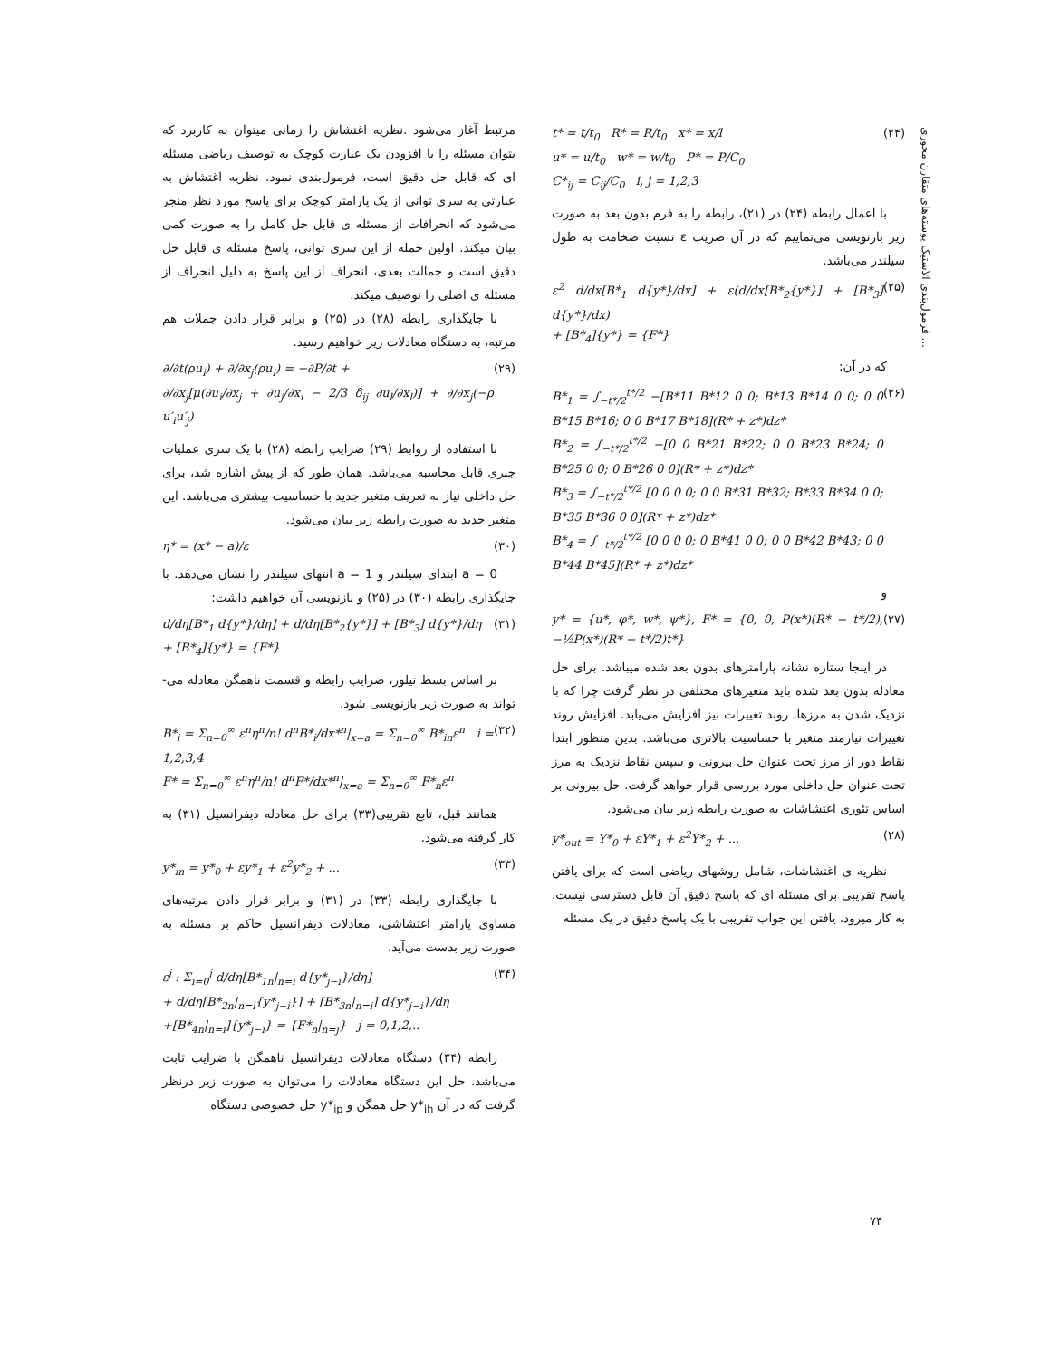فرمول‌بندی الاستیک پوسته‌های متقارن محوری ...
t* = t/t<sub>0</sub> R* = R/t<sub>0</sub> x* = x/l
u* = u/t<sub>0</sub> w* = w/t<sub>0</sub> P* = P/C<sub>0</sub>
C*<sub>ij</sub> = C<sub>ij</sub>/C<sub>0</sub> i, j = 1,2,3 (۲۴)
با اعمال رابطه (۲۴) در (۲۱)، رابطه را به فرم بدون بعد به صورت زیر بازنویسی می‌نماییم که در آن ضریب ε نسبت ضخامت به طول سیلندر می‌باشد.
ε<sup>2</sup> d/dx[B*<sub>1</sub> d{y*}/dx] + ε(d/dx[B*<sub>2</sub>{y*}] + [B*<sub>3</sub>] d{y*}/dx)
+ [B*<sub>4</sub>]{y*} = {F*} (۲۵)
که در آن:
B*<sub>1</sub> = ∫<sub>−t*/2</sub><sup>t*/2</sup> −[B*11 B*12 0 0; B*13 B*14 0 0; 0 0 B*15 B*16; 0 0 B*17 B*18](R* + z*)dz*
B*<sub>2</sub> = ∫<sub>−t*/2</sub><sup>t*/2</sup> −[0 0 B*21 B*22; 0 0 B*23 B*24; 0 B*25 0 0; 0 B*26 0 0](R* + z*)dz*
B*<sub>3</sub> = ∫<sub>−t*/2</sub><sup>t*/2</sup> [0 0 0 0; 0 0 B*31 B*32; B*33 B*34 0 0; B*35 B*36 0 0](R* + z*)dz*
B*<sub>4</sub> = ∫<sub>−t*/2</sub><sup>t*/2</sup> [0 0 0 0; 0 B*41 0 0; 0 0 B*42 B*43; 0 0 B*44 B*45](R* + z*)dz* (۲۶)
و
y* = {u*, φ*, w*, ψ*}, F* = {0, 0, P(x*)(R* − t*/2), −½P(x*)(R* − t*/2)t*} (۲۷)
در اینجا ستاره نشانه پارامترهای بدون بعد شده میباشد. برای حل معادله بدون بعد شده باید متغیرهای مختلفی در نظر گرفت چرا که با نزدیک شدن به مرزها، روند تغییرات نیز افزایش می‌یابد. افزایش روند تغییرات نیازمند متغیر با حساسیت بالاتری می‌باشد. بدین منظور ابتدا نقاط دور از مرز تحت عنوان حل بیرونی و سپس نقاط نزدیک به مرز تحت عنوان حل داخلی مورد بررسی قرار خواهد گرفت. حل بیرونی بر اساس تئوری اغتشاشات به صورت رابطه زیر بیان می‌شود.
y*<sub>out</sub> = Y*<sub>0</sub> + εY*<sub>1</sub> + ε<sup>2</sup>Y*<sub>2</sub> + ... (۲۸)
نظریه ی اغتشاشات، شامل روشهای ریاضی است که برای یافتن پاسخ تقریبی برای مسئله ای که پاسخ دقیق آن قابل دسترسی نیست، به کار میرود. یافتن این جواب تقریبی با یک پاسخ دقیق در یک مسئله
مرتبط آغاز می‌شود .نظریه اغتشاش را زمانی میتوان به کاربرد که بتوان مسئله را با افزودن یک عبارت کوچک به توصیف ریاضی مسئله ای که قابل حل دقیق است، فرمول‌بندی نمود. نظریه اغتشاش به عبارتی به سری توانی از یک پارامتر کوچک برای پاسخ مورد نظر منجر می‌شود که انحرافات از مسئله ی قابل حل کامل را به صورت کمی بیان میکند. اولین جمله از این سری توانی، پاسخ مسئله ی قابل حل دقیق است و جمالت بعدی، انحراف از این پاسخ به دلیل انحراف از مسئله ی اصلی را توصیف میکند.
با جایگذاری رابطه (۲۸) در (۲۵) و برابر قرار دادن جملات هم مرتبه، به دستگاه معادلات زیر خواهیم رسید.
∂/∂t(ρu<sub>i</sub>) + ∂/∂x<sub>j</sub>(ρu<sub>i</sub>) = −∂P/∂t +
∂/∂x<sub>j</sub>[μ(∂u<sub>i</sub>/∂x<sub>j</sub> + ∂u<sub>j</sub>/∂x<sub>i</sub> − 2/3 δ<sub>ij</sub> ∂u<sub>l</sub>/∂x<sub>l</sub>)] + ∂/∂x<sub>j</sub>(−ρ u′<sub>i</sub>u′<sub>j</sub>) (۲۹)
با استفاده از روابط (۲۹) ضرایب رابطه (۲۸) با یک سری عملیات جبری قابل محاسبه می‌باشد. همان طور که از پیش اشاره شد، برای حل داخلی نیاز به تعریف متغیر جدید با حساسیت بیشتری می‌باشد. این متغیر جدید به صورت رابطه زیر بیان می‌شود.
η* = (x* − a)/ε (۳۰)
a = 0 ابتدای سیلندر و a = 1 انتهای سیلندر را نشان می‌دهد. با جایگذاری رابطه (۳۰) در (۲۵) و بازنویسی آن خواهیم داشت:
d/dη[B*<sub>1</sub> d{y*}/dη] + d/dη[B*<sub>2</sub>{y*}] + [B*<sub>3</sub>] d{y*}/dη
+ [B*<sub>4</sub>]{y*} = {F*} (۳۱)
بر اساس بسط تیلور، ضرایب رابطه و قسمت ناهمگن معادله می- تواند به صورت زیر بازنویسی شود.
B*<sub>i</sub> = Σ<sub>n=0</sub><sup>∞</sup> ε<sup>n</sup>η<sup>n</sup>/n! d<sup>n</sup>B*<sub>i</sub>/dx*<sup>n</sup>|<sub>x=a</sub> = Σ<sub>n=0</sub><sup>∞</sup> B*<sub>in</sub>ε<sup>n</sup> i = 1,2,3,4
F* = Σ<sub>n=0</sub><sup>∞</sup> ε<sup>n</sup>η<sup>n</sup>/n! d<sup>n</sup>F*/dx*<sup>n</sup>|<sub>x=a</sub> = Σ<sub>n=0</sub><sup>∞</sup> F*<sub>n</sub>ε<sup>n</sup> (۳۲)
همانند قبل، تابع تقریبی(۳۳) برای حل معادله دیفرانسیل (۳۱) به کار گرفته می‌شود.
y*<sub>in</sub> = y*<sub>0</sub> + εy*<sub>1</sub> + ε<sup>2</sup>y*<sub>2</sub> + ... (۳۳)
با جایگذاری رابطه (۳۳) در (۳۱) و برابر قرار دادن مرتبه‌های مساوی پارامتر اغتشاشی، معادلات دیفرانسیل حاکم بر مسئله به صورت زیر بدست می‌آید.
ε<sup>j</sup> : Σ<sub>i=0</sub><sup>j</sup> d/dη[B*<sub>1n</sub>|<sub>n=i</sub> d{y*<sub>j−i</sub>}/dη]
+ d/dη[B*<sub>2n</sub>|<sub>n=i</sub>{y*<sub>j−i</sub>}] + [B*<sub>3n</sub>|<sub>n=i</sub>] d{y*<sub>j−i</sub>}/dη
+[B*<sub>4n</sub>|<sub>n=i</sub>]{y*<sub>j−i</sub>} = {F*<sub>n</sub>|<sub>n=j</sub>} j = 0,1,2,.. (۳۴)
رابطه (۳۴) دستگاه معادلات دیفرانسیل ناهمگن با ضرایب ثابت می‌باشد. حل این دستگاه معادلات را می‌توان به صورت زیر درنظر گرفت که در آن y*<sub>ih</sub> حل همگن و y*<sub>ip</sub> حل خصوصی دستگاه
۷۴